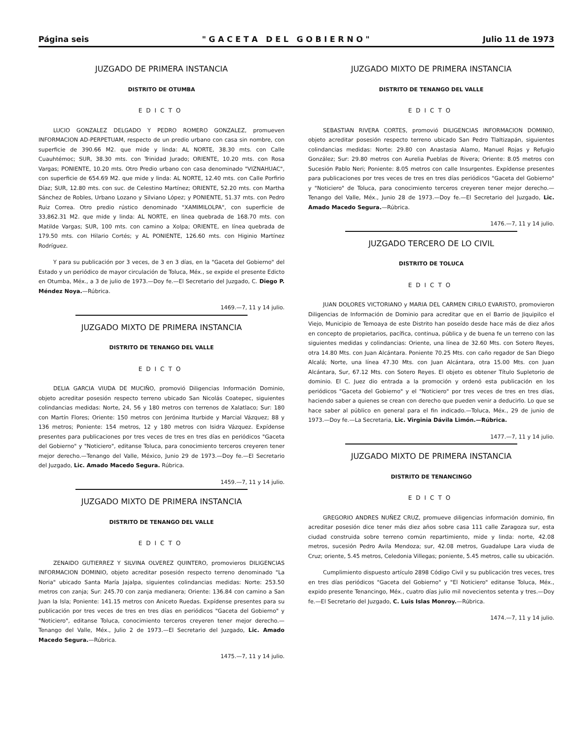Página seis " G A C E T A D E L G O B I E R N O " Julio 11 de 1973
JUZGADO DE PRIMERA INSTANCIA
DISTRITO DE OTUMBA
EDICTO
LUCIO GONZALEZ DELGADO Y PEDRO ROMERO GONZALEZ, promueven INFORMACION AD-PERPETUAM, respecto de un predio urbano con casa sin nombre, con superficie de 390.66 M2. que mide y linda: AL NORTE, 38.30 mts. con Calle Cuauhtémoc; SUR, 38.30 mts. con Trinidad Jurado; ORIENTE, 10.20 mts. con Rosa Vargas; PONIENTE, 10.20 mts. Otro Predio urbano con casa denominado "VIZNAHUAC", con superficie de 654.69 M2. que mide y linda: AL NORTE, 12.40 mts. con Calle Porfirio Díaz; SUR, 12.80 mts. con suc. de Celestino Martínez; ORIENTE, 52.20 mts. con Martha Sánchez de Robles, Urbano Lozano y Silviano López; y PONIENTE, 51.37 mts. con Pedro Ruiz Correa. Otro predio rústico denominado "XAMIMILOLPA", con superficie de 33,862.31 M2. que mide y linda: AL NORTE, en línea quebrada de 168.70 mts. con Matilde Vargas; SUR, 100 mts. con camino a Xolpa; ORIENTE, en línea quebrada de 179.50 mts. con Hilario Cortés; y AL PONIENTE, 126.60 mts. con Higinio Martínez Rodríguez.
Y para su publicación por 3 veces, de 3 en 3 días, en la "Gaceta del Gobierno" del Estado y un periódico de mayor circulación de Toluca, Méx., se expide el presente Edicto en Otumba, Méx., a 3 de julio de 1973.—Doy fe.—El Secretario del Juzgado, C. Diego P. Méndez Noya.—Rúbrica.
1469.—7, 11 y 14 julio.
JUZGADO MIXTO DE PRIMERA INSTANCIA
DISTRITO DE TENANGO DEL VALLE
EDICTO
DELIA GARCIA VIUDA DE MUCIÑO, promovió Diligencias Información Dominio, objeto acreditar posesión respecto terreno ubicado San Nicolás Coatepec, siguientes colindancias medidas: Norte, 24, 56 y 180 metros con terrenos de Xalatlaco; Sur: 180 con Martín Flores; Oriente: 150 metros con Jerónima Iturbide y Marcial Vázquez; 88 y 136 metros; Poniente: 154 metros, 12 y 180 metros con Isidra Vázquez. Expídense presentes para publicaciones por tres veces de tres en tres días en periódicos "Gaceta del Gobierno" y "Noticiero", editanse Toluca, para conocimiento terceros creyeren tener mejor derecho.—Tenango del Valle, México, Junio 29 de 1973.—Doy fe.—El Secretario del Juzgado, Lic. Amado Macedo Segura. Rúbrica.
1459.—7, 11 y 14 julio.
JUZGADO MIXTO DE PRIMERA INSTANCIA
DISTRITO DE TENANGO DEL VALLE
EDICTO
ZENAIDO GUTIERREZ Y SILVINA OLVEREZ QUINTERO, promovieros DILIGENCIAS INFORMACION DOMINIO, objeto acreditar posesión respecto terreno denominado "La Noria" ubicado Santa María Jajalpa, siguientes colindancias medidas: Norte: 253.50 metros con zanja; Sur: 245.70 con zanja medianera; Oriente: 136.84 con camino a San Juan la Isla; Poniente: 141.15 metros con Aniceto Ruedas. Expídense presentes para su publicación por tres veces de tres en tres días en periódicos "Gaceta del Gobierno" y "Noticiero", editanse Toluca, conocimiento terceros creyeren tener mejor derecho.— Tenango del Valle, Méx., Julio 2 de 1973.—El Secretario del Juzgado, Lic. Amado Macedo Segura.—Rúbrica.
1475.—7, 11 y 14 julio.
JUZGADO MIXTO DE PRIMERA INSTANCIA
DISTRITO DE TENANGO DEL VALLE
EDICTO
SEBASTIAN RIVERA CORTES, promovió DILIGENCIAS INFORMACION DOMINIO, objeto acreditar posesión respecto terreno ubicado San Pedro Tlaltizapán, siguientes colindancias medidas: Norte: 29.80 con Anastasia Alamo, Manuel Rojas y Refugio González; Sur: 29.80 metros con Aurelia Pueblas de Rivera; Oriente: 8.05 metros con Sucesión Pablo Neri; Poniente: 8.05 metros con calle Insurgentes. Expídense presentes para publicaciones por tres veces de tres en tres días periódicos "Gaceta del Gobierno" y "Noticiero" de Toluca, para conocimiento terceros creyeren tener mejor derecho.—Tenango del Valle, Méx., Junio 28 de 1973.—Doy fe.—El Secretario del Juzgado, Lic. Amado Macedo Segura.—Rúbrica.
1476.—7, 11 y 14 julio.
JUZGADO TERCERO DE LO CIVIL
DISTRITO DE TOLUCA
EDICTO
JUAN DOLORES VICTORIANO y MARIA DEL CARMEN CIRILO EVARISTO, promovieron Diligencias de Información de Dominio para acreditar que en el Barrio de Jiquipilco el Viejo, Municipio de Temoaya de este Distrito han poseído desde hace más de diez años en concepto de propietarios, pacífica, continua, pública y de buena fe un terreno con las siguientes medidas y colindancias: Oriente, una línea de 32.60 Mts. con Sotero Reyes, otra 14.80 Mts. con Juan Alcántara. Poniente 70.25 Mts. con caño regador de San Diego Alcalá; Norte, una línea 47.30 Mts. con Juan Alcántara, otra 15.00 Mts. con Juan Alcántara, Sur, 67.12 Mts. con Sotero Reyes. El objeto es obtener Título Supletorio de dominio. El C. Juez dio entrada a la promoción y ordenó esta publicación en los periódicos "Gaceta del Gobierno" y el "Noticiero" por tres veces de tres en tres días, haciendo saber a quienes se crean con derecho que pueden venir a deducirlo. Lo que se hace saber al público en general para el fin indicado.—Toluca, Méx., 29 de junio de 1973.—Doy fe.—La Secretaria, Lic. Virginia Dávila Limón.—Rúbrica.
1477.—7, 11 y 14 julio.
JUZGADO MIXTO DE PRIMERA INSTANCIA
DISTRITO DE TENANCINGO
EDICTO
GREGORIO ANDRES NUÑEZ CRUZ, promueve diligencias información dominio, fin acreditar posesión dice tener más diez años sobre casa 111 calle Zaragoza sur, esta ciudad construida sobre terreno común repartimiento, mide y linda: norte, 42.08 metros, sucesión Pedro Avila Mendoza; sur, 42.08 metros, Guadalupe Lara viuda de Cruz; oriente, 5.45 metros, Celedonia Villegas; poniente, 5.45 metros, calle su ubicación.
Cumplimiento dispuesto artículo 2898 Código Civil y su publicación tres veces, tres en tres días periódicos "Gaceta del Gobierno" y "El Noticiero" editanse Toluca, Méx., expido presente Tenancingo, Méx., cuatro días julio mil novecientos setenta y tres.—Doy fe.—El Secretario del Juzgado, C. Luis Islas Monroy.—Rúbrica.
1474.—7, 11 y 14 julio.